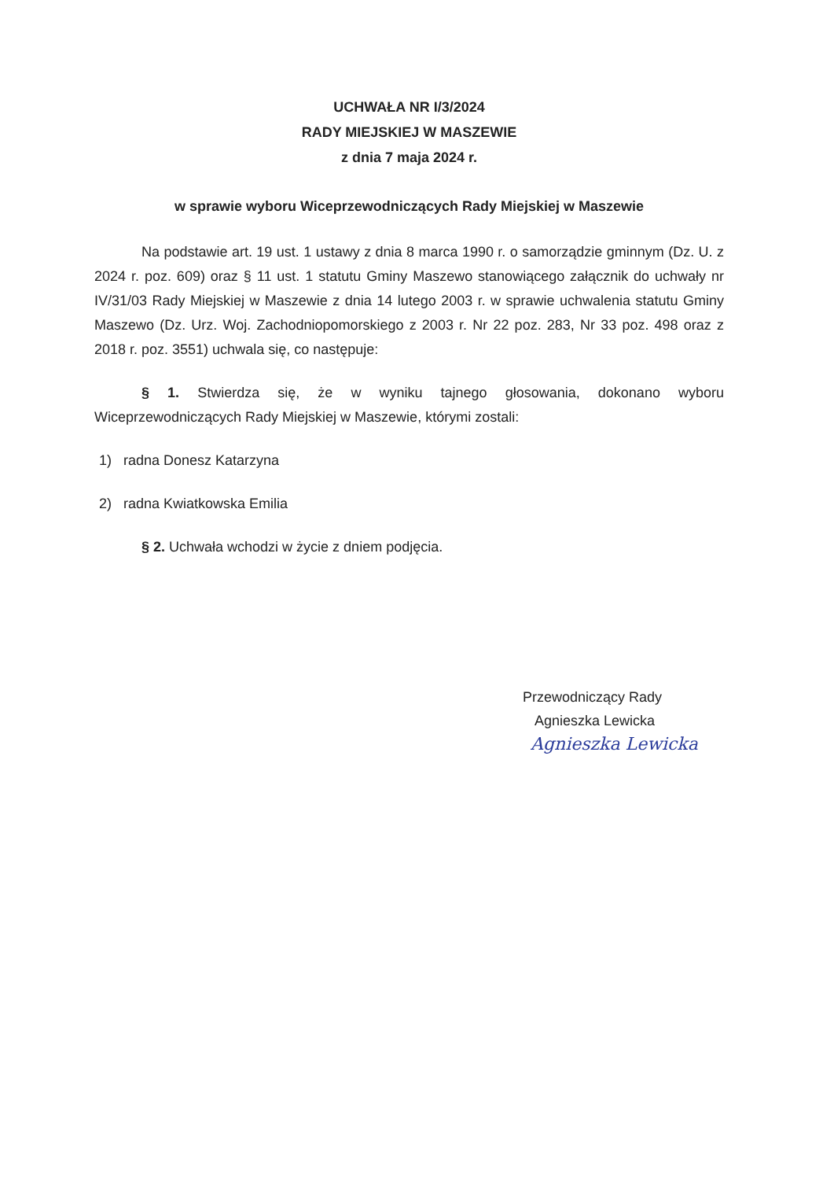UCHWAŁA NR I/3/2024
RADY MIEJSKIEJ W MASZEWIE
z dnia 7 maja 2024 r.
w sprawie wyboru Wiceprzewodniczących Rady Miejskiej w Maszewie
Na podstawie art. 19 ust. 1 ustawy z dnia 8 marca 1990 r. o samorządzie gminnym (Dz. U. z 2024 r. poz. 609) oraz § 11 ust. 1 statutu Gminy Maszewo stanowiącego załącznik do uchwały nr IV/31/03 Rady Miejskiej w Maszewie z dnia 14 lutego 2003 r. w sprawie uchwalenia statutu Gminy Maszewo (Dz. Urz. Woj. Zachodniopomorskiego z 2003 r. Nr 22 poz. 283, Nr 33 poz. 498 oraz z 2018 r. poz. 3551) uchwala się, co następuje:
§ 1. Stwierdza się, że w wyniku tajnego głosowania, dokonano wyboru Wiceprzewodniczących Rady Miejskiej w Maszewie, którymi zostali:
1) radna Donesz Katarzyna
2) radna Kwiatkowska Emilia
§ 2. Uchwała wchodzi w życie z dniem podjęcia.
Przewodniczący Rady
Agnieszka Lewicka
Agnieszka Lewicka